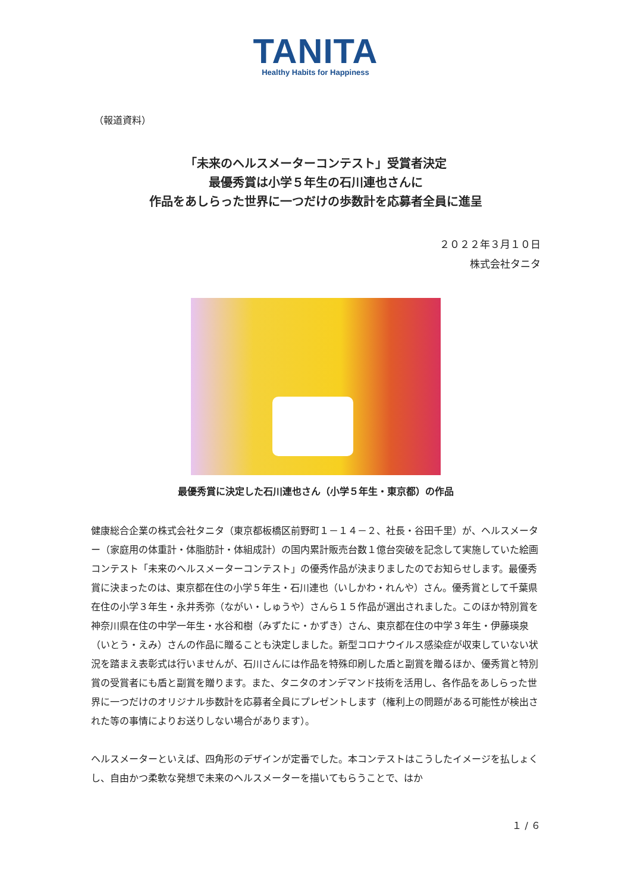TANITA
Healthy Habits for Happiness
（報道資料）
「未来のヘルスメーターコンテスト」受賞者決定
最優秀賞は小学５年生の石川連也さんに
作品をあしらった世界に一つだけの歩数計を応募者全員に進呈
２０２２年３月１０日
株式会社タニタ
最優秀賞に決定した石川連也さん（小学５年生・東京都）の作品
健康総合企業の株式会社タニタ（東京都板橋区前野町１－１４－２、社長・谷田千里）が、ヘルスメーター（家庭用の体重計・体脂肪計・体組成計）の国内累計販売台数１億台突破を記念して実施していた絵画コンテスト「未来のヘルスメーターコンテスト」の優秀作品が決まりましたのでお知らせします。最優秀賞に決まったのは、東京都在住の小学５年生・石川連也（いしかわ・れんや）さん。優秀賞として千葉県在住の小学３年生・永井秀弥（ながい・しゅうや）さんら１５作品が選出されました。このほか特別賞を神奈川県在住の中学一年生・水谷和樹（みずたに・かずき）さん、東京都在住の中学３年生・伊藤瑛泉（いとう・えみ）さんの作品に贈ることも決定しました。新型コロナウイルス感染症が収束していない状況を踏まえ表彰式は行いませんが、石川さんには作品を特殊印刷した盾と副賞を贈るほか、優秀賞と特別賞の受賞者にも盾と副賞を贈ります。また、タニタのオンデマンド技術を活用し、各作品をあしらった世界に一つだけのオリジナル歩数計を応募者全員にプレゼントします（権利上の問題がある可能性が検出された等の事情によりお送りしない場合があります）。
ヘルスメーターといえば、四角形のデザインが定番でした。本コンテストはこうしたイメージを払しょくし、自由かつ柔軟な発想で未来のヘルスメーターを描いてもらうことで、はか
１ / ６